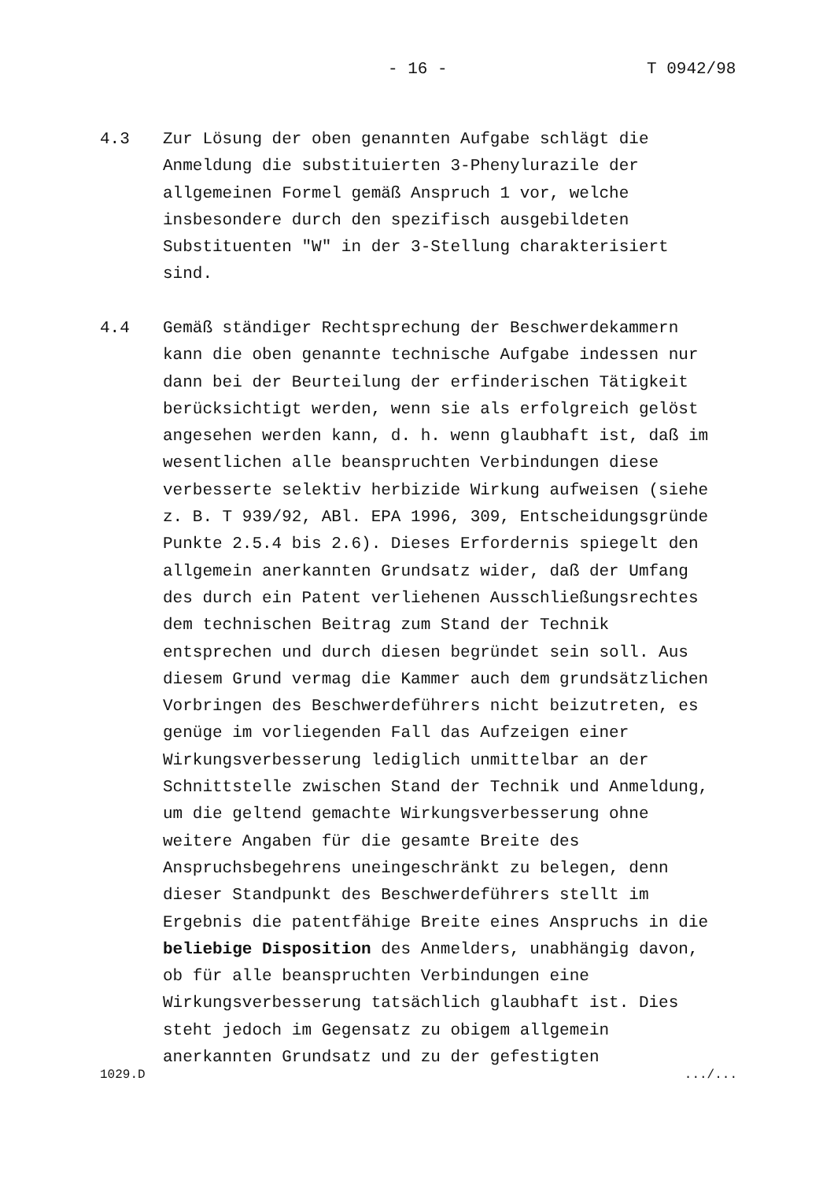- 16 - T 0942/98
4.3 Zur Lösung der oben genannten Aufgabe schlägt die
Anmeldung die substituierten 3-Phenylurazile der
allgemeinen Formel gemäß Anspruch 1 vor, welche
insbesondere durch den spezifisch ausgebildeten
Substituenten "W" in der 3-Stellung charakterisiert
sind.
4.4 Gemäß ständiger Rechtsprechung der Beschwerdekammern
kann die oben genannte technische Aufgabe indessen nur
dann bei der Beurteilung der erfinderischen Tätigkeit
berücksichtigt werden, wenn sie als erfolgreich gelöst
angesehen werden kann, d. h. wenn glaubhaft ist, daß im
wesentlichen alle beanspruchten Verbindungen diese
verbesserte selektiv herbizide Wirkung aufweisen (siehe
z. B. T 939/92, ABl. EPA 1996, 309, Entscheidungsgründe
Punkte 2.5.4 bis 2.6). Dieses Erfordernis spiegelt den
allgemein anerkannten Grundsatz wider, daß der Umfang
des durch ein Patent verliehenen Ausschließungsrechtes
dem technischen Beitrag zum Stand der Technik
entsprechen und durch diesen begründet sein soll. Aus
diesem Grund vermag die Kammer auch dem grundsätzlichen
Vorbringen des Beschwerdeführers nicht beizutreten, es
genüge im vorliegenden Fall das Aufzeigen einer
Wirkungsverbesserung lediglich unmittelbar an der
Schnittstelle zwischen Stand der Technik und Anmeldung,
um die geltend gemachte Wirkungsverbesserung ohne
weitere Angaben für die gesamte Breite des
Anspruchsbegehrens uneingeschränkt zu belegen, denn
dieser Standpunkt des Beschwerdeführers stellt im
Ergebnis die patentfähige Breite eines Anspruchs in die
beliebige Disposition des Anmelders, unabhängig davon,
ob für alle beanspruchten Verbindungen eine
Wirkungsverbesserung tatsächlich glaubhaft ist. Dies
steht jedoch im Gegensatz zu obigem allgemein
anerkannten Grundsatz und zu der gefestigten
1029.D .../...